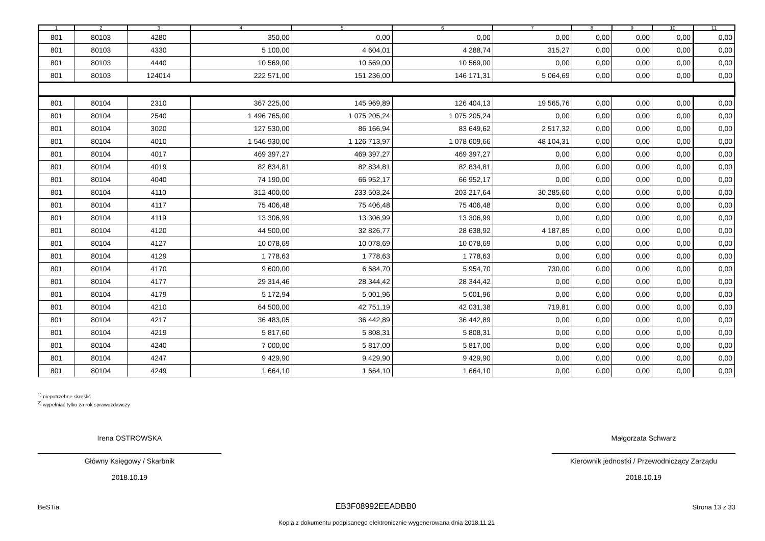| 1 | 2 | 3 | 4 | 5 | 6 | 7 | 8 | 9 | 10 | 11 |
| --- | --- | --- | --- | --- | --- | --- | --- | --- | --- | --- |
| 801 | 80103 | 4280 | 350,00 | 0,00 | 0,00 | 0,00 | 0,00 | 0,00 | 0,00 | 0,00 |
| 801 | 80103 | 4330 | 5 100,00 | 4 604,01 | 4 288,74 | 315,27 | 0,00 | 0,00 | 0,00 | 0,00 |
| 801 | 80103 | 4440 | 10 569,00 | 10 569,00 | 10 569,00 | 0,00 | 0,00 | 0,00 | 0,00 | 0,00 |
| 801 | 80103 | 124014 | 222 571,00 | 151 236,00 | 146 171,31 | 5 064,69 | 0,00 | 0,00 | 0,00 | 0,00 |
| 801 | 80104 | 2310 | 367 225,00 | 145 969,89 | 126 404,13 | 19 565,76 | 0,00 | 0,00 | 0,00 | 0,00 |
| 801 | 80104 | 2540 | 1 496 765,00 | 1 075 205,24 | 1 075 205,24 | 0,00 | 0,00 | 0,00 | 0,00 | 0,00 |
| 801 | 80104 | 3020 | 127 530,00 | 86 166,94 | 83 649,62 | 2 517,32 | 0,00 | 0,00 | 0,00 | 0,00 |
| 801 | 80104 | 4010 | 1 546 930,00 | 1 126 713,97 | 1 078 609,66 | 48 104,31 | 0,00 | 0,00 | 0,00 | 0,00 |
| 801 | 80104 | 4017 | 469 397,27 | 469 397,27 | 469 397,27 | 0,00 | 0,00 | 0,00 | 0,00 | 0,00 |
| 801 | 80104 | 4019 | 82 834,81 | 82 834,81 | 82 834,81 | 0,00 | 0,00 | 0,00 | 0,00 | 0,00 |
| 801 | 80104 | 4040 | 74 190,00 | 66 952,17 | 66 952,17 | 0,00 | 0,00 | 0,00 | 0,00 | 0,00 |
| 801 | 80104 | 4110 | 312 400,00 | 233 503,24 | 203 217,64 | 30 285,60 | 0,00 | 0,00 | 0,00 | 0,00 |
| 801 | 80104 | 4117 | 75 406,48 | 75 406,48 | 75 406,48 | 0,00 | 0,00 | 0,00 | 0,00 | 0,00 |
| 801 | 80104 | 4119 | 13 306,99 | 13 306,99 | 13 306,99 | 0,00 | 0,00 | 0,00 | 0,00 | 0,00 |
| 801 | 80104 | 4120 | 44 500,00 | 32 826,77 | 28 638,92 | 4 187,85 | 0,00 | 0,00 | 0,00 | 0,00 |
| 801 | 80104 | 4127 | 10 078,69 | 10 078,69 | 10 078,69 | 0,00 | 0,00 | 0,00 | 0,00 | 0,00 |
| 801 | 80104 | 4129 | 1 778,63 | 1 778,63 | 1 778,63 | 0,00 | 0,00 | 0,00 | 0,00 | 0,00 |
| 801 | 80104 | 4170 | 9 600,00 | 6 684,70 | 5 954,70 | 730,00 | 0,00 | 0,00 | 0,00 | 0,00 |
| 801 | 80104 | 4177 | 29 314,46 | 28 344,42 | 28 344,42 | 0,00 | 0,00 | 0,00 | 0,00 | 0,00 |
| 801 | 80104 | 4179 | 5 172,94 | 5 001,96 | 5 001,96 | 0,00 | 0,00 | 0,00 | 0,00 | 0,00 |
| 801 | 80104 | 4210 | 64 500,00 | 42 751,19 | 42 031,38 | 719,81 | 0,00 | 0,00 | 0,00 | 0,00 |
| 801 | 80104 | 4217 | 36 483,05 | 36 442,89 | 36 442,89 | 0,00 | 0,00 | 0,00 | 0,00 | 0,00 |
| 801 | 80104 | 4219 | 5 817,60 | 5 808,31 | 5 808,31 | 0,00 | 0,00 | 0,00 | 0,00 | 0,00 |
| 801 | 80104 | 4240 | 7 000,00 | 5 817,00 | 5 817,00 | 0,00 | 0,00 | 0,00 | 0,00 | 0,00 |
| 801 | 80104 | 4247 | 9 429,90 | 9 429,90 | 9 429,90 | 0,00 | 0,00 | 0,00 | 0,00 | 0,00 |
| 801 | 80104 | 4249 | 1 664,10 | 1 664,10 | 1 664,10 | 0,00 | 0,00 | 0,00 | 0,00 | 0,00 |
<sup>1)</sup> niepotrzebne skreślić
<sup>2)</sup> wypełniać tylko za rok sprawozdawczy
Irena OSTROWSKA
Główny Księgowy / Skarbnik
2018.10.19
Małgorzata Schwarz
Kierownik jednostki / Przewodniczący Zarządu
2018.10.19
BeSTia EB3F08992EEADBB0 Strona 13 z 33
Kopia z dokumentu podpisanego elektronicznie wygenerowana dnia 2018.11.21